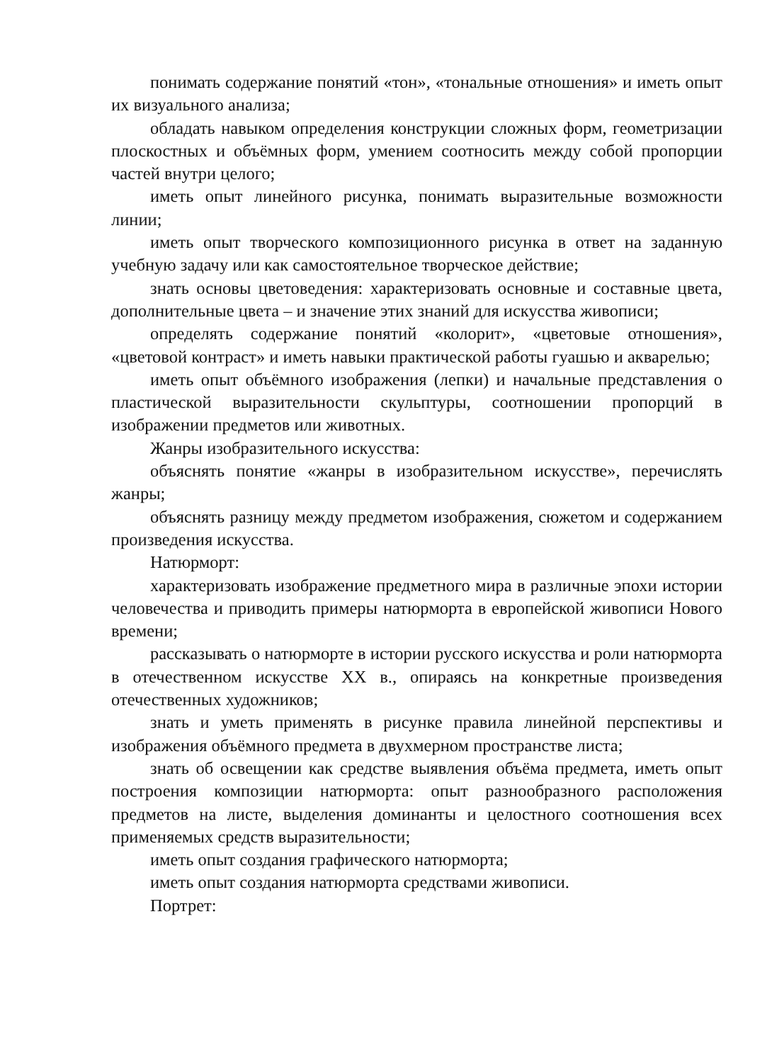понимать содержание понятий «тон», «тональные отношения» и иметь опыт их визуального анализа;
обладать навыком определения конструкции сложных форм, геометризации плоскостных и объёмных форм, умением соотносить между собой пропорции частей внутри целого;
иметь опыт линейного рисунка, понимать выразительные возможности линии;
иметь опыт творческого композиционного рисунка в ответ на заданную учебную задачу или как самостоятельное творческое действие;
знать основы цветоведения: характеризовать основные и составные цвета, дополнительные цвета – и значение этих знаний для искусства живописи;
определять содержание понятий «колорит», «цветовые отношения», «цветовой контраст» и иметь навыки практической работы гуашью и акварелью;
иметь опыт объёмного изображения (лепки) и начальные представления о пластической выразительности скульптуры, соотношении пропорций в изображении предметов или животных.
Жанры изобразительного искусства:
объяснять понятие «жанры в изобразительном искусстве», перечислять жанры;
объяснять разницу между предметом изображения, сюжетом и содержанием произведения искусства.
Натюрморт:
характеризовать изображение предметного мира в различные эпохи истории человечества и приводить примеры натюрморта в европейской живописи Нового времени;
рассказывать о натюрморте в истории русского искусства и роли натюрморта в отечественном искусстве XX в., опираясь на конкретные произведения отечественных художников;
знать и уметь применять в рисунке правила линейной перспективы и изображения объёмного предмета в двухмерном пространстве листа;
знать об освещении как средстве выявления объёма предмета, иметь опыт построения композиции натюрморта: опыт разнообразного расположения предметов на листе, выделения доминанты и целостного соотношения всех применяемых средств выразительности;
иметь опыт создания графического натюрморта;
иметь опыт создания натюрморта средствами живописи.
Портрет: